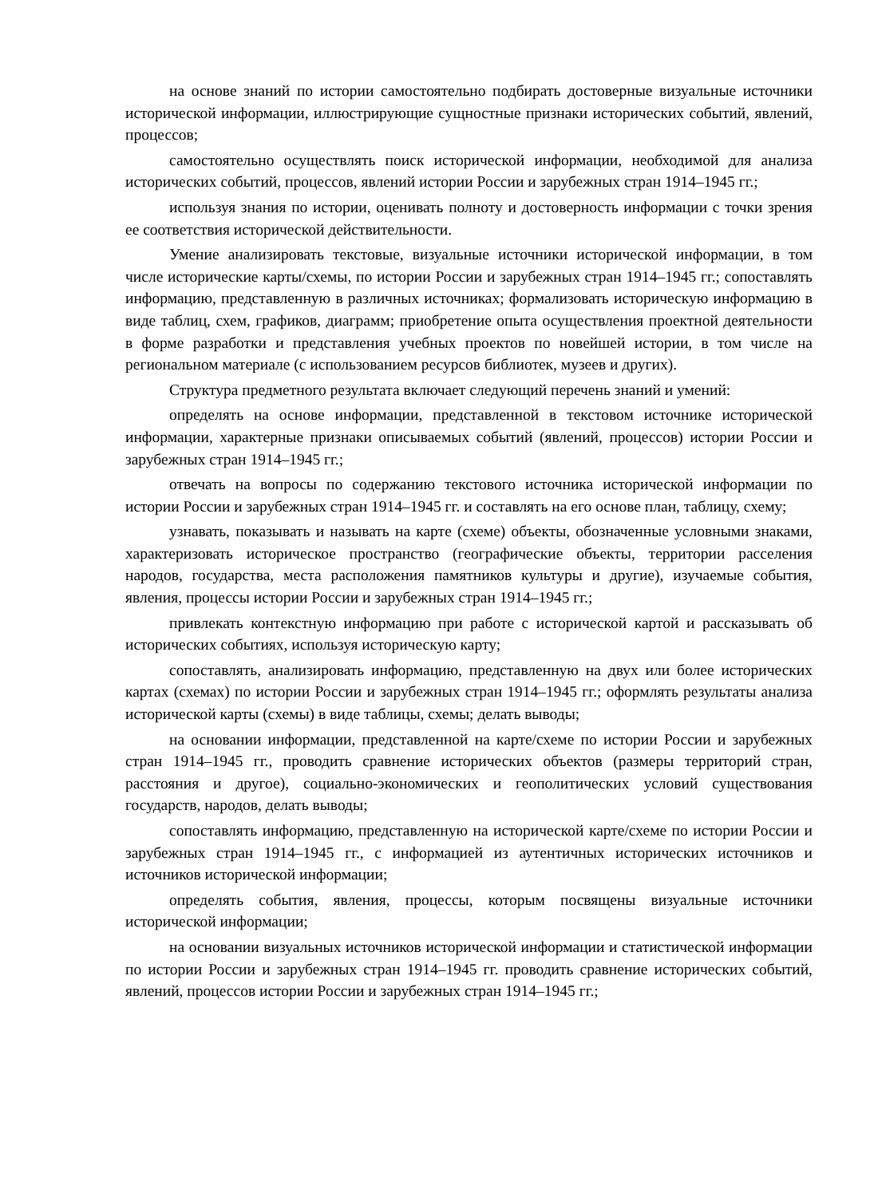на основе знаний по истории самостоятельно подбирать достоверные визуальные источники исторической информации, иллюстрирующие сущностные признаки исторических событий, явлений, процессов;
самостоятельно осуществлять поиск исторической информации, необходимой для анализа исторических событий, процессов, явлений истории России и зарубежных стран 1914–1945 гг.;
используя знания по истории, оценивать полноту и достоверность информации с точки зрения ее соответствия исторической действительности.
Умение анализировать текстовые, визуальные источники исторической информации, в том числе исторические карты/схемы, по истории России и зарубежных стран 1914–1945 гг.; сопоставлять информацию, представленную в различных источниках; формализовать историческую информацию в виде таблиц, схем, графиков, диаграмм; приобретение опыта осуществления проектной деятельности в форме разработки и представления учебных проектов по новейшей истории, в том числе на региональном материале (с использованием ресурсов библиотек, музеев и других).
Структура предметного результата включает следующий перечень знаний и умений:
определять на основе информации, представленной в текстовом источнике исторической информации, характерные признаки описываемых событий (явлений, процессов) истории России и зарубежных стран 1914–1945 гг.;
отвечать на вопросы по содержанию текстового источника исторической информации по истории России и зарубежных стран 1914–1945 гг. и составлять на его основе план, таблицу, схему;
узнавать, показывать и называть на карте (схеме) объекты, обозначенные условными знаками, характеризовать историческое пространство (географические объекты, территории расселения народов, государства, места расположения памятников культуры и другие), изучаемые события, явления, процессы истории России и зарубежных стран 1914–1945 гг.;
привлекать контекстную информацию при работе с исторической картой и рассказывать об исторических событиях, используя историческую карту;
сопоставлять, анализировать информацию, представленную на двух или более исторических картах (схемах) по истории России и зарубежных стран 1914–1945 гг.; оформлять результаты анализа исторической карты (схемы) в виде таблицы, схемы; делать выводы;
на основании информации, представленной на карте/схеме по истории России и зарубежных стран 1914–1945 гг., проводить сравнение исторических объектов (размеры территорий стран, расстояния и другое), социально-экономических и геополитических условий существования государств, народов, делать выводы;
сопоставлять информацию, представленную на исторической карте/схеме по истории России и зарубежных стран 1914–1945 гг., с информацией из аутентичных исторических источников и источников исторической информации;
определять события, явления, процессы, которым посвящены визуальные источники исторической информации;
на основании визуальных источников исторической информации и статистической информации по истории России и зарубежных стран 1914–1945 гг. проводить сравнение исторических событий, явлений, процессов истории России и зарубежных стран 1914–1945 гг.;